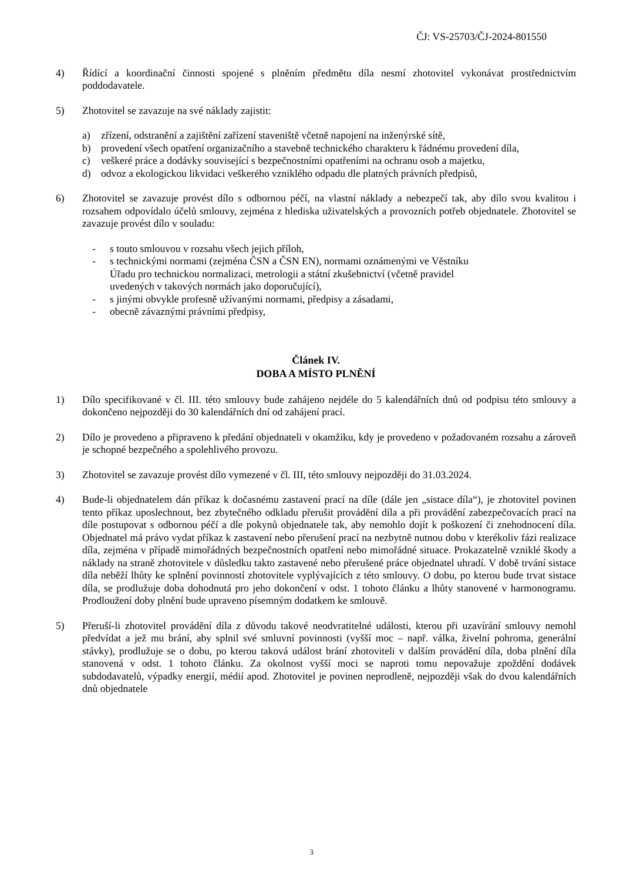ČJ: VS-25703/ČJ-2024-801550
4) Řídící a koordinační činnosti spojené s plněním předmětu díla nesmí zhotovitel vykonávat prostřednictvím poddodavatele.
5) Zhotovitel se zavazuje na své náklady zajistit:
a) zřízení, odstranění a zajištění zařízení staveniště včetně napojení na inženýrské sítě,
b) provedení všech opatření organizačního a stavebně technického charakteru k řádnému provedení díla,
c) veškeré práce a dodávky související s bezpečnostními opatřeními na ochranu osob a majetku,
d) odvoz a ekologickou likvidaci veškerého vzniklého odpadu dle platných právních předpisů,
6) Zhotovitel se zavazuje provést dílo s odbornou péčí, na vlastní náklady a nebezpečí tak, aby dílo svou kvalitou i rozsahem odpovídalo účelů smlouvy, zejména z hlediska uživatelských a provozních potřeb objednatele. Zhotovitel se zavazuje provést dílo v souladu:
- s touto smlouvou v rozsahu všech jejich příloh,
- s technickými normami (zejména ČSN a ČSN EN), normami oznámenými ve Věstníku Úřadu pro technickou normalizaci, metrologii a státní zkušebnictví (včetně pravidel uvedených v takových normách jako doporučující),
- s jinými obvykle profesně užívanými normami, předpisy a zásadami,
- obecně závaznými právními předpisy,
Článek IV.
DOBA A MÍSTO PLNĚNÍ
1) Dílo specifikované v čl. III. této smlouvy bude zahájeno nejdéle do 5 kalendářních dnů od podpisu této smlouvy a dokončeno nejpozději do 30 kalendářních dní od zahájení prací.
2) Dílo je provedeno a připraveno k předání objednateli v okamžiku, kdy je provedeno v požadovaném rozsahu a zároveň je schopné bezpečného a spolehlivého provozu.
3) Zhotovitel se zavazuje provést dílo vymezené v čl. III, této smlouvy nejpozději do 31.03.2024.
4) Bude-li objednatelem dán příkaz k dočasnému zastavení prací na díle (dále jen „sistace díla“), je zhotovitel povinen tento příkaz uposlechnout, bez zbytečného odkladu přerušit provádění díla a při provádění zabezpečovacích prací na díle postupovat s odbornou péčí a dle pokynů objednatele tak, aby nemohlo dojít k poškození či znehodnocení díla. Objednatel má právo vydat příkaz k zastavení nebo přerušení prací na nezbytně nutnou dobu v kterékoliv fázi realizace díla, zejména v případě mimořádných bezpečnostních opatření nebo mimořádné situace. Prokazatelně vzniklé škody a náklady na straně zhotovitele v důsledku takto zastavené nebo přerušené práce objednatel uhradí. V době trvání sistace díla neběží lhůty ke splnění povinností zhotovitele vyplývajících z této smlouvy. O dobu, po kterou bude trvat sistace díla, se prodlužuje doba dohodnutá pro jeho dokončení v odst. 1 tohoto článku a lhůty stanovené v harmonogramu. Prodloužení doby plnění bude upraveno písemným dodatkem ke smlouvě.
5) Přeruší-li zhotovitel provádění díla z důvodu takové neodvratitelné události, kterou při uzavírání smlouvy nemohl předvídat a jež mu brání, aby splnil své smluvní povinnosti (vyšší moc – např. válka, živelní pohroma, generální stávky), prodlužuje se o dobu, po kterou taková událost brání zhotoviteli v dalším provádění díla, doba plnění díla stanovená v odst. 1 tohoto článku. Za okolnost vyšší moci se naproti tomu nepovažuje zpoždění dodávek subdodavatelů, výpadky energií, médií apod. Zhotovitel je povinen neprodleně, nejpozději však do dvou kalendářních dnů objednatele
3